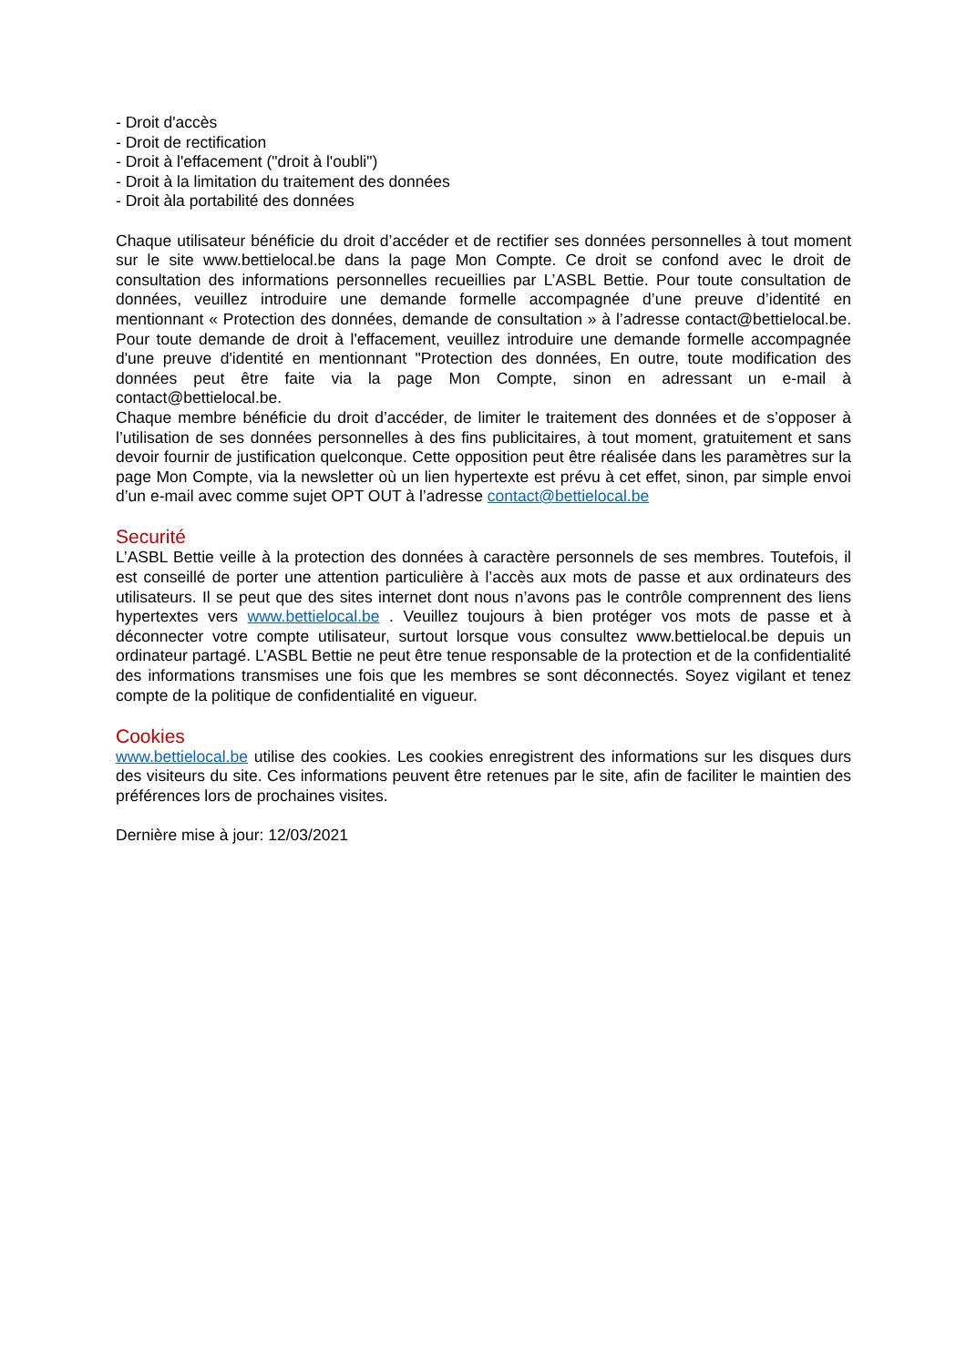- Droit d'accès
- Droit de rectification
- Droit à l'effacement ("droit à l'oubli")
- Droit à la limitation du traitement des données
- Droit àla portabilité des données
Chaque utilisateur bénéficie du droit d’accéder et de rectifier ses données personnelles à tout moment sur le site www.bettielocal.be dans la page Mon Compte. Ce droit se confond avec le droit de consultation des informations personnelles recueillies par L’ASBL Bettie. Pour toute consultation de données, veuillez introduire une demande formelle accompagnée d’une preuve d’identité en mentionnant « Protection des données, demande de consultation » à l’adresse contact@bettielocal.be. Pour toute demande de droit à l'effacement, veuillez introduire une demande formelle accompagnée d'une preuve d'identité en mentionnant "Protection des données, En outre, toute modification des données peut être faite via la page Mon Compte, sinon en adressant un e-mail à contact@bettielocal.be.
Chaque membre bénéficie du droit d’accéder, de limiter le traitement des données et de s’opposer à l’utilisation de ses données personnelles à des fins publicitaires, à tout moment, gratuitement et sans devoir fournir de justification quelconque. Cette opposition peut être réalisée dans les paramètres sur la page Mon Compte, via la newsletter où un lien hypertexte est prévu à cet effet, sinon, par simple envoi d’un e-mail avec comme sujet OPT OUT à l’adresse contact@bettielocal.be
Securité
L’ASBL Bettie veille à la protection des données à caractère personnels de ses membres. Toutefois, il est conseillé de porter une attention particulière à l’accès aux mots de passe et aux ordinateurs des utilisateurs. Il se peut que des sites internet dont nous n’avons pas le contrôle comprennent des liens hypertextes vers www.bettielocal.be . Veuillez toujours à bien protéger vos mots de passe et à déconnecter votre compte utilisateur, surtout lorsque vous consultez www.bettielocal.be depuis un ordinateur partagé. L’ASBL Bettie ne peut être tenue responsable de la protection et de la confidentialité des informations transmises une fois que les membres se sont déconnectés. Soyez vigilant et tenez compte de la politique de confidentialité en vigueur.
Cookies
www.bettielocal.be utilise des cookies. Les cookies enregistrent des informations sur les disques durs des visiteurs du site. Ces informations peuvent être retenues par le site, afin de faciliter le maintien des préférences lors de prochaines visites.
Dernière mise à jour: 12/03/2021